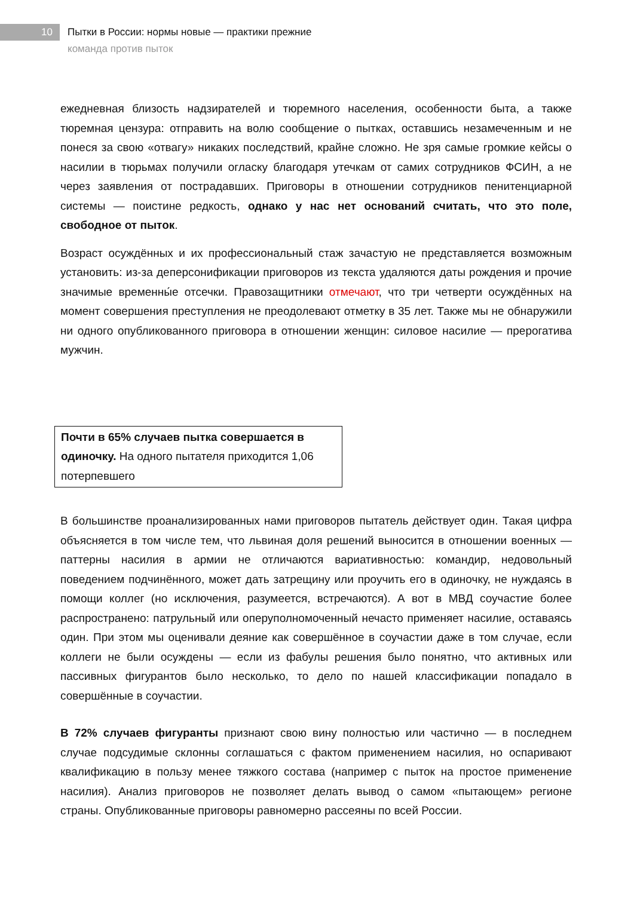10
Пытки в России: нормы новые — практики прежние
команда против пыток
ежедневная близость надзирателей и тюремного населения, особенности быта, а также тюремная цензура: отправить на волю сообщение о пытках, оставшись незамеченным и не понеся за свою «отвагу» никаких последствий, крайне сложно. Не зря самые громкие кейсы о насилии в тюрьмах получили огласку благодаря утечкам от самих сотрудников ФСИН, а не через заявления от пострадавших. Приговоры в отношении сотрудников пенитенциарной системы — поистине редкость, однако у нас нет оснований считать, что это поле, свободное от пыток.
Возраст осуждённых и их профессиональный стаж зачастую не представляется возможным установить: из-за деперсонификации приговоров из текста удаляются даты рождения и прочие значимые временны́е отсечки. Правозащитники отмечают, что три четверти осуждённых на момент совершения преступления не преодолевают отметку в 35 лет. Также мы не обнаружили ни одного опубликованного приговора в отношении женщин: силовое насилие — прерогатива мужчин.
Почти в 65% случаев пытка совершается в одиночку. На одного пытателя приходится 1,06 потерпевшего
В большинстве проанализированных нами приговоров пытатель действует один. Такая цифра объясняется в том числе тем, что львиная доля решений выносится в отношении военных — паттерны насилия в армии не отличаются вариативностью: командир, недовольный поведением подчинённого, может дать затрещину или проучить его в одиночку, не нуждаясь в помощи коллег (но исключения, разумеется, встречаются). А вот в МВД соучастие более распространено: патрульный или оперуполномоченный нечасто применяет насилие, оставаясь один. При этом мы оценивали деяние как совершённое в соучастии даже в том случае, если коллеги не были осуждены — если из фабулы решения было понятно, что активных или пассивных фигурантов было несколько, то дело по нашей классификации попадало в совершённые в соучастии.
В 72% случаев фигуранты признают свою вину полностью или частично — в последнем случае подсудимые склонны соглашаться с фактом применением насилия, но оспаривают квалификацию в пользу менее тяжкого состава (например с пыток на простое применение насилия). Анализ приговоров не позволяет делать вывод о самом «пытающем» регионе страны. Опубликованные приговоры равномерно рассеяны по всей России.